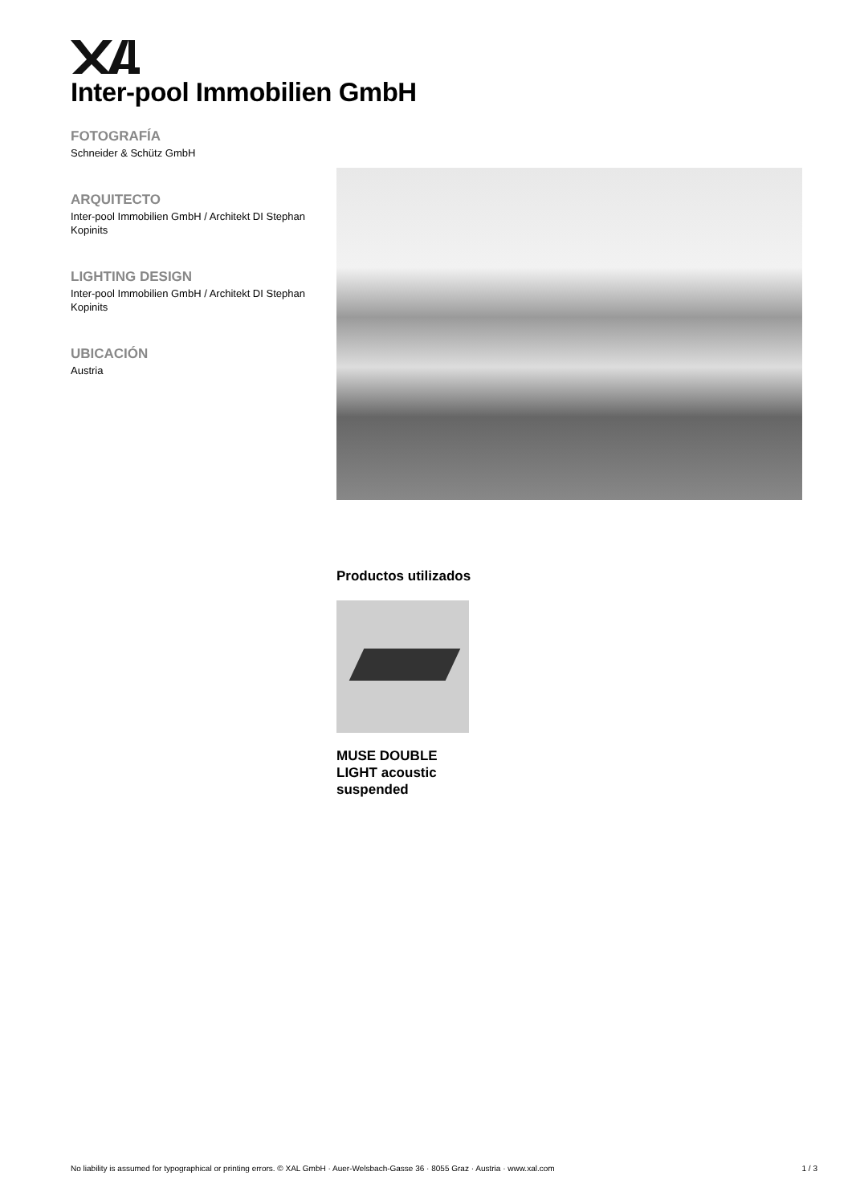Inter-pool Immobilien GmbH
FOTOGRAFÍA
Schneider & Schütz GmbH
ARQUITECTO
Inter-pool Immobilien GmbH / Architekt DI Stephan Kopinits
LIGHTING DESIGN
Inter-pool Immobilien GmbH / Architekt DI Stephan Kopinits
UBICACIÓN
Austria
Productos utilizados
MUSE DOUBLE LIGHT acoustic suspended
No liability is assumed for typographical or printing errors. © XAL GmbH · Auer-Welsbach-Gasse 36 · 8055 Graz · Austria · www.xal.com 1 / 3